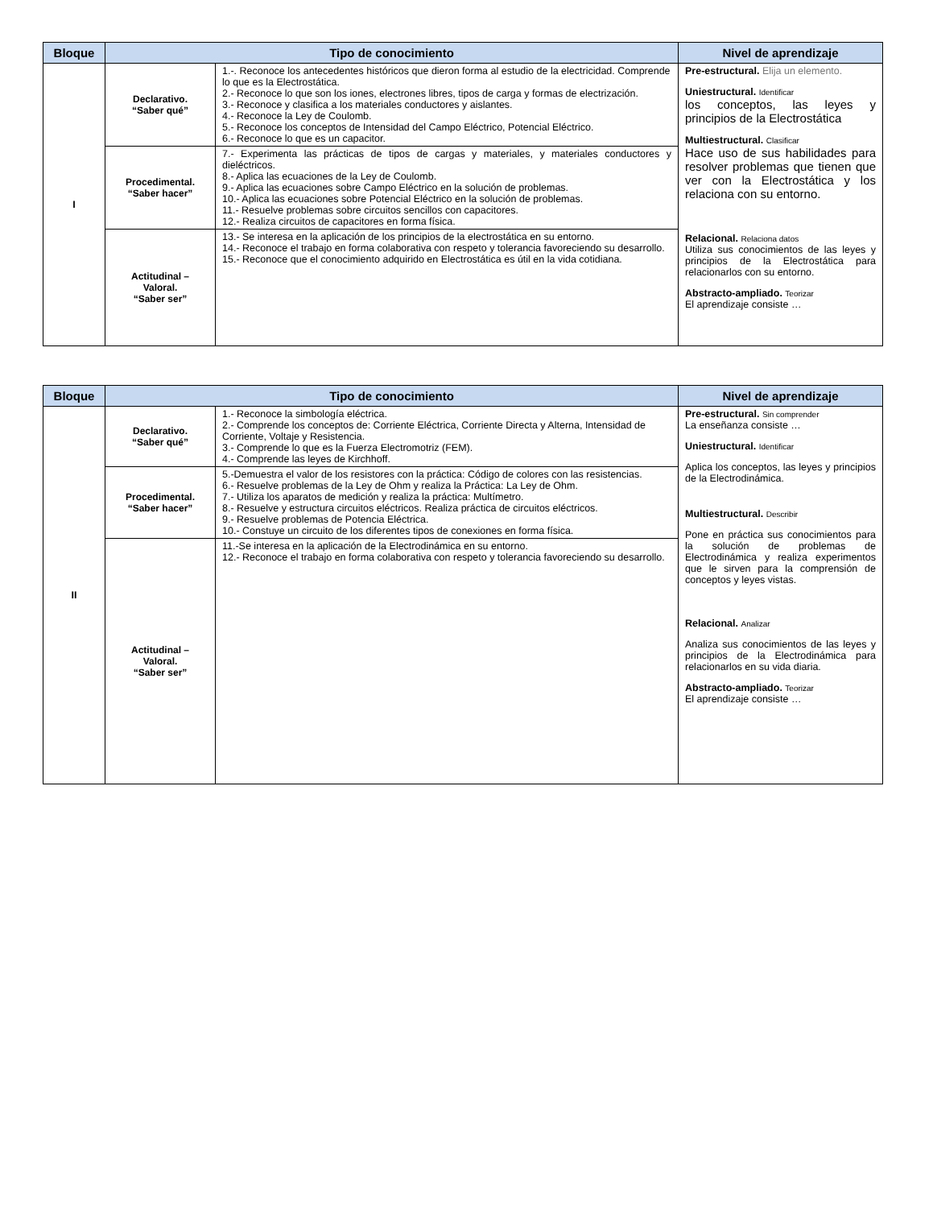| Bloque | Tipo de conocimiento | | Nivel de aprendizaje |
| --- | --- | --- | --- |
| I | Declarativo. “Saber qué” | 1.-. Reconoce los antecedentes históricos que dieron forma al estudio de la electricidad. Comprende lo que es la Electrostática. 2.- Reconoce lo que son los iones, electrones libres, tipos de carga y formas de electrización. 3.- Reconoce y clasifica a los materiales conductores y aislantes. 4.- Reconoce la Ley de Coulomb. 5.- Reconoce los conceptos de Intensidad del Campo Eléctrico, Potencial Eléctrico. 6.- Reconoce lo que es un capacitor. | Pre-estructural. Elija un elemento. Uniestructural. Identificar los conceptos, las leyes y principios de la Electrostática Multiestructural. Clasificar Hace uso de sus habilidades para resolver problemas que tienen que ver con la Electrostática y los relaciona con su entorno. Relacional. Relaciona datos Utiliza sus conocimientos de las leyes y principios de la Electrostática para relacionarlos con su entorno. Abstracto-ampliado. Teorizar El aprendizaje consiste … |
| | Procedimental. “Saber hacer” | 7.- Experimenta las prácticas de tipos de cargas y materiales, y materiales conductores y dieléctricos. 8.- Aplica las ecuaciones de la Ley de Coulomb. 9.- Aplica las ecuaciones sobre Campo Eléctrico en la solución de problemas. 10.- Aplica las ecuaciones sobre Potencial Eléctrico en la solución de problemas. 11.- Resuelve problemas sobre circuitos sencillos con capacitores. 12.- Realiza circuitos de capacitores en forma física. | |
| | Actitudinal – Valoral. “Saber ser” | 13.- Se interesa en la aplicación de los principios de la electrostática en su entorno. 14.- Reconoce el trabajo en forma colaborativa con respeto y tolerancia favoreciendo su desarrollo. 15.- Reconoce que el conocimiento adquirido en Electrostática es útil en la vida cotidiana. | |
| Bloque | Tipo de conocimiento | | Nivel de aprendizaje |
| --- | --- | --- | --- |
| II | Declarativo. “Saber qué” | 1.- Reconoce la simbología eléctrica. 2.- Comprende los conceptos de: Corriente Eléctrica, Corriente Directa y Alterna, Intensidad de Corriente, Voltaje y Resistencia. 3.- Comprende lo que es la Fuerza Electromotriz (FEM). 4.- Comprende las leyes de Kirchhoff. | Pre-estructural. Sin comprender La enseñanza consiste … Uniestructural. Identificar Aplica los conceptos, las leyes y principios de la Electrodinámica. Multiestructural. Describir Pone en práctica sus conocimientos para la solución de problemas de Electrodinámica y realiza experimentos que le sirven para la comprensión de conceptos y leyes vistas. Relacional. Analizar Analiza sus conocimientos de las leyes y principios de la Electrodinámica para relacionarlos en su vida diaria. Abstracto-ampliado. Teorizar El aprendizaje consiste … |
| | Procedimental. “Saber hacer” | 5.-Demuestra el valor de los resistores con la práctica: Código de colores con las resistencias. 6.- Resuelve problemas de la Ley de Ohm y realiza la Práctica: La Ley de Ohm. 7.- Utiliza los aparatos de medición y realiza la práctica: Multímetro. 8.- Resuelve y estructura circuitos eléctricos. Realiza práctica de circuitos eléctricos. 9.- Resuelve problemas de Potencia Eléctrica. 10.- Constuye un circuito de los diferentes tipos de conexiones en forma física. | |
| | Actitudinal – Valoral. “Saber ser” | 11.-Se interesa en la aplicación de la Electrodinámica en su entorno. 12.- Reconoce el trabajo en forma colaborativa con respeto y tolerancia favoreciendo su desarrollo. | |